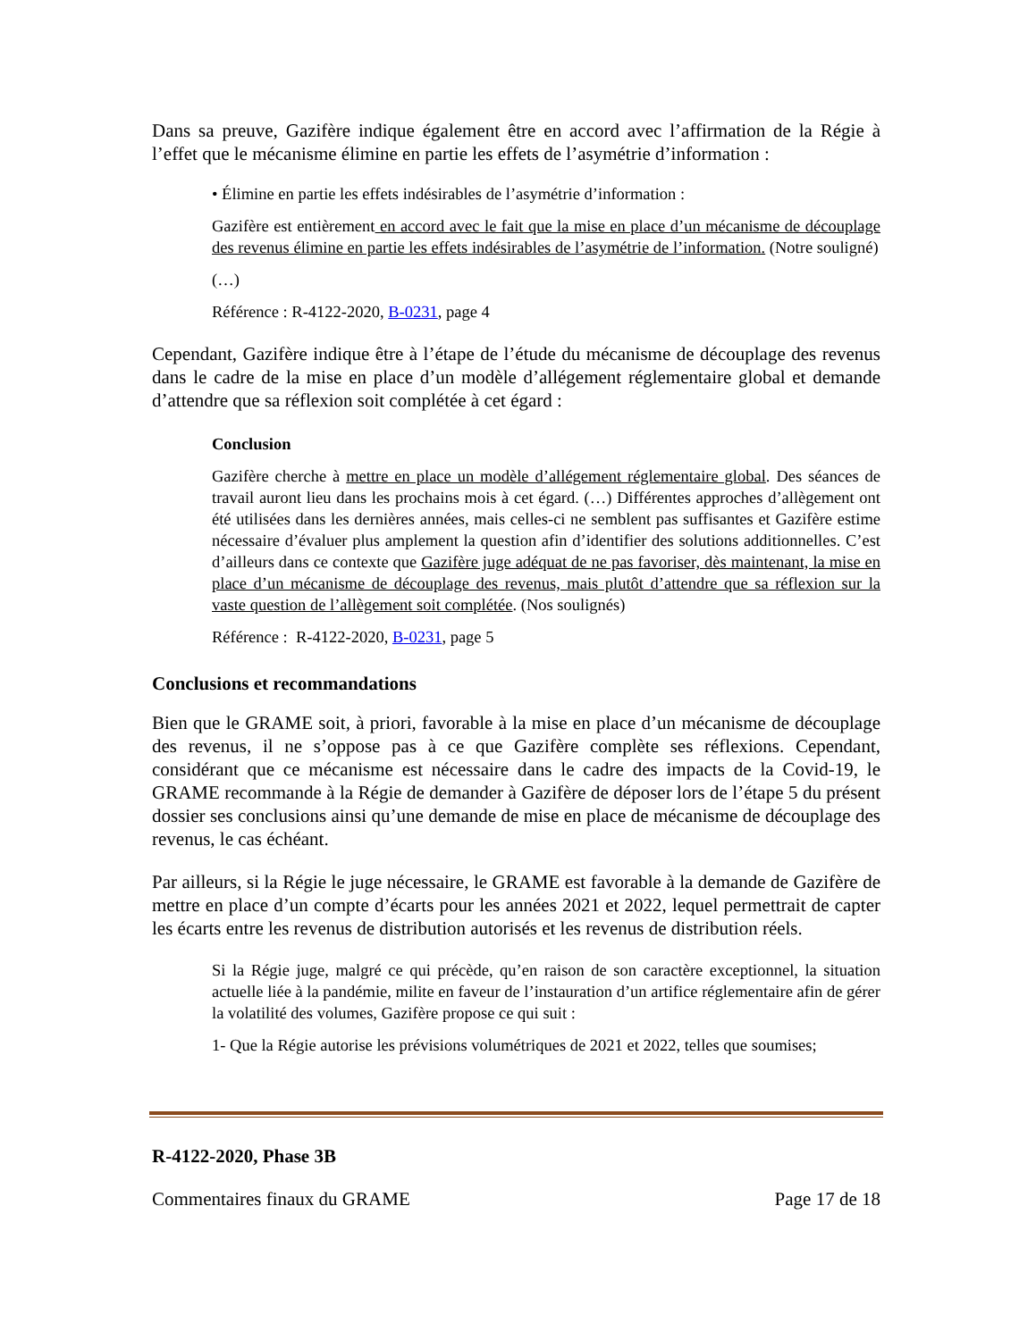Dans sa preuve, Gazifère indique également être en accord avec l’affirmation de la Régie à l’effet que le mécanisme élimine en partie les effets de l’asymétrie d’information :
• Élimine en partie les effets indésirables de l’asymétrie d’information :
Gazifère est entièrement en accord avec le fait que la mise en place d’un mécanisme de découplage des revenus élimine en partie les effets indésirables de l’asymétrie de l’information. (Notre souligné)
(…)
Référence : R-4122-2020, B-0231, page 4
Cependant, Gazifère indique être à l’étape de l’étude du mécanisme de découplage des revenus dans le cadre de la mise en place d’un modèle d’allégement réglementaire global et demande d’attendre que sa réflexion soit complétée à cet égard :
Conclusion
Gazifère cherche à mettre en place un modèle d’allégement réglementaire global. Des séances de travail auront lieu dans les prochains mois à cet égard. (…) Différentes approches d’allègement ont été utilisées dans les dernières années, mais celles-ci ne semblent pas suffisantes et Gazifère estime nécessaire d’évaluer plus amplement la question afin d’identifier des solutions additionnelles. C’est d’ailleurs dans ce contexte que Gazifère juge adéquat de ne pas favoriser, dès maintenant, la mise en place d’un mécanisme de découplage des revenus, mais plutôt d’attendre que sa réflexion sur la vaste question de l’allègement soit complétée. (Nos soulignés)
Référence : R-4122-2020, B-0231, page 5
Conclusions et recommandations
Bien que le GRAME soit, à priori, favorable à la mise en place d’un mécanisme de découplage des revenus, il ne s’oppose pas à ce que Gazifère complète ses réflexions. Cependant, considérant que ce mécanisme est nécessaire dans le cadre des impacts de la Covid-19, le GRAME recommande à la Régie de demander à Gazifère de déposer lors de l’étape 5 du présent dossier ses conclusions ainsi qu’une demande de mise en place de mécanisme de découplage des revenus, le cas échéant.
Par ailleurs, si la Régie le juge nécessaire, le GRAME est favorable à la demande de Gazifère de mettre en place d’un compte d’écarts pour les années 2021 et 2022, lequel permettrait de capter les écarts entre les revenus de distribution autorisés et les revenus de distribution réels.
Si la Régie juge, malgré ce qui précède, qu’en raison de son caractère exceptionnel, la situation actuelle liée à la pandémie, milite en faveur de l’instauration d’un artifice réglementaire afin de gérer la volatilité des volumes, Gazifère propose ce qui suit :
1- Que la Régie autorise les prévisions volumétriques de 2021 et 2022, telles que soumises;
R-4122-2020, Phase 3B
Commentaires finaux du GRAME Page 17 de 18